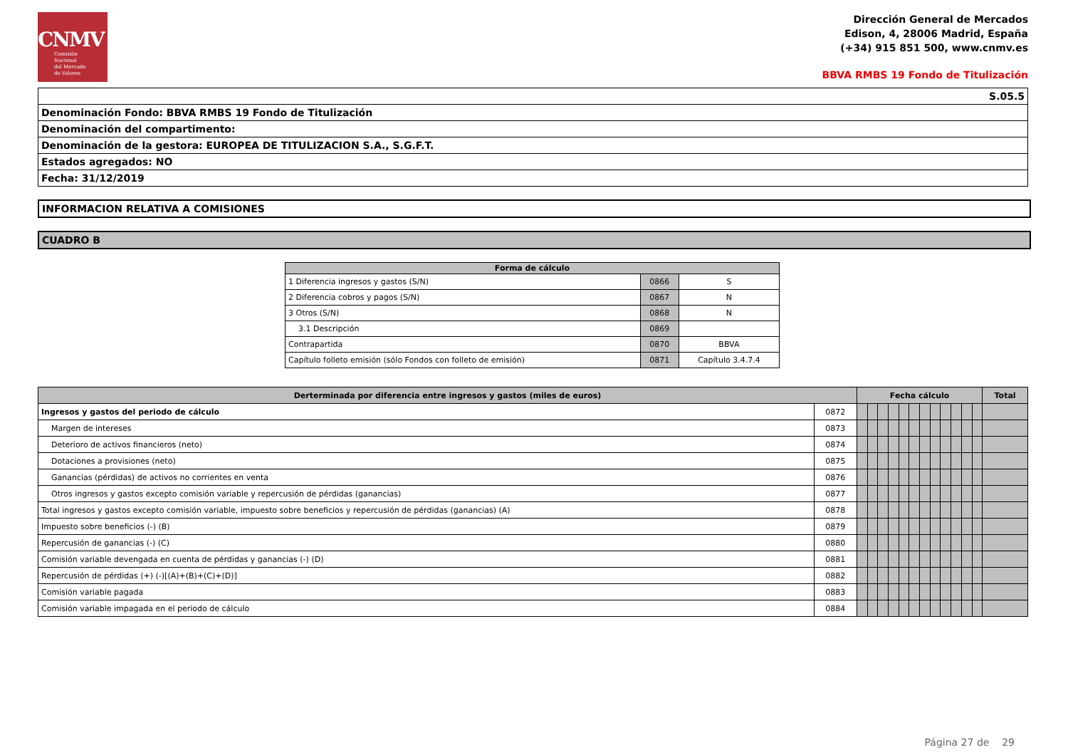CNMV
Comisión
Nacional
del Mercado
de Valores
Dirección General de Mercados
Edison, 4, 28006 Madrid, España
(+34) 915 851 500, www.cnmv.es
BBVA RMBS 19 Fondo de Titulización
| S.05.5 |
| Denominación Fondo: BBVA RMBS 19 Fondo de Titulización |
| Denominación del compartimento: |
| Denominación de la gestora: EUROPEA DE TITULIZACION S.A., S.G.F.T. |
| Estados agregados: NO |
| Fecha: 31/12/2019 |
INFORMACION RELATIVA A COMISIONES
CUADRO B
| Forma de cálculo | | |
| --- | --- | --- |
| 1 Diferencia ingresos y gastos (S/N) | 0866 | S |
| 2 Diferencia cobros y pagos (S/N) | 0867 | N |
| 3 Otros (S/N) | 0868 | N |
| 3.1 Descripción | 0869 | |
| Contrapartida | 0870 | BBVA |
| Capítulo folleto emisión (sólo Fondos con folleto de emisión) | 0871 | Capítulo 3.4.7.4 |
| Derterminada por diferencia entre ingresos y gastos (miles de euros) | | Fecha cálculo | | | | | | | | | | | | Total |
| --- | --- | --- | --- | --- | --- | --- | --- | --- | --- | --- | --- | --- | --- | --- |
| Ingresos y gastos del periodo de cálculo | 0872 | | | | | | | | | | | | | |
| Margen de intereses | 0873 | | | | | | | | | | | | | |
| Deterioro de activos financieros (neto) | 0874 | | | | | | | | | | | | | |
| Dotaciones a provisiones (neto) | 0875 | | | | | | | | | | | | | |
| Ganancias (pérdidas) de activos no corrientes en venta | 0876 | | | | | | | | | | | | | |
| Otros ingresos y gastos excepto comisión variable y repercusión de pérdidas (ganancias) | 0877 | | | | | | | | | | | | | |
| Total ingresos y gastos excepto comisión variable, impuesto sobre beneficios y repercusión de pérdidas (ganancias) (A) | 0878 | | | | | | | | | | | | | |
| Impuesto sobre beneficios (-) (B) | 0879 | | | | | | | | | | | | | |
| Repercusión de ganancias (-) (C) | 0880 | | | | | | | | | | | | | |
| Comisión variable devengada en cuenta de pérdidas y ganancias (-) (D) | 0881 | | | | | | | | | | | | | |
| Repercusión de pérdidas (+) (-)[(A)+(B)+(C)+(D)] | 0882 | | | | | | | | | | | | | |
| Comisión variable pagada | 0883 | | | | | | | | | | | | | |
| Comisión variable impagada en el periodo de cálculo | 0884 | | | | | | | | | | | | | |
Página 27 de 29